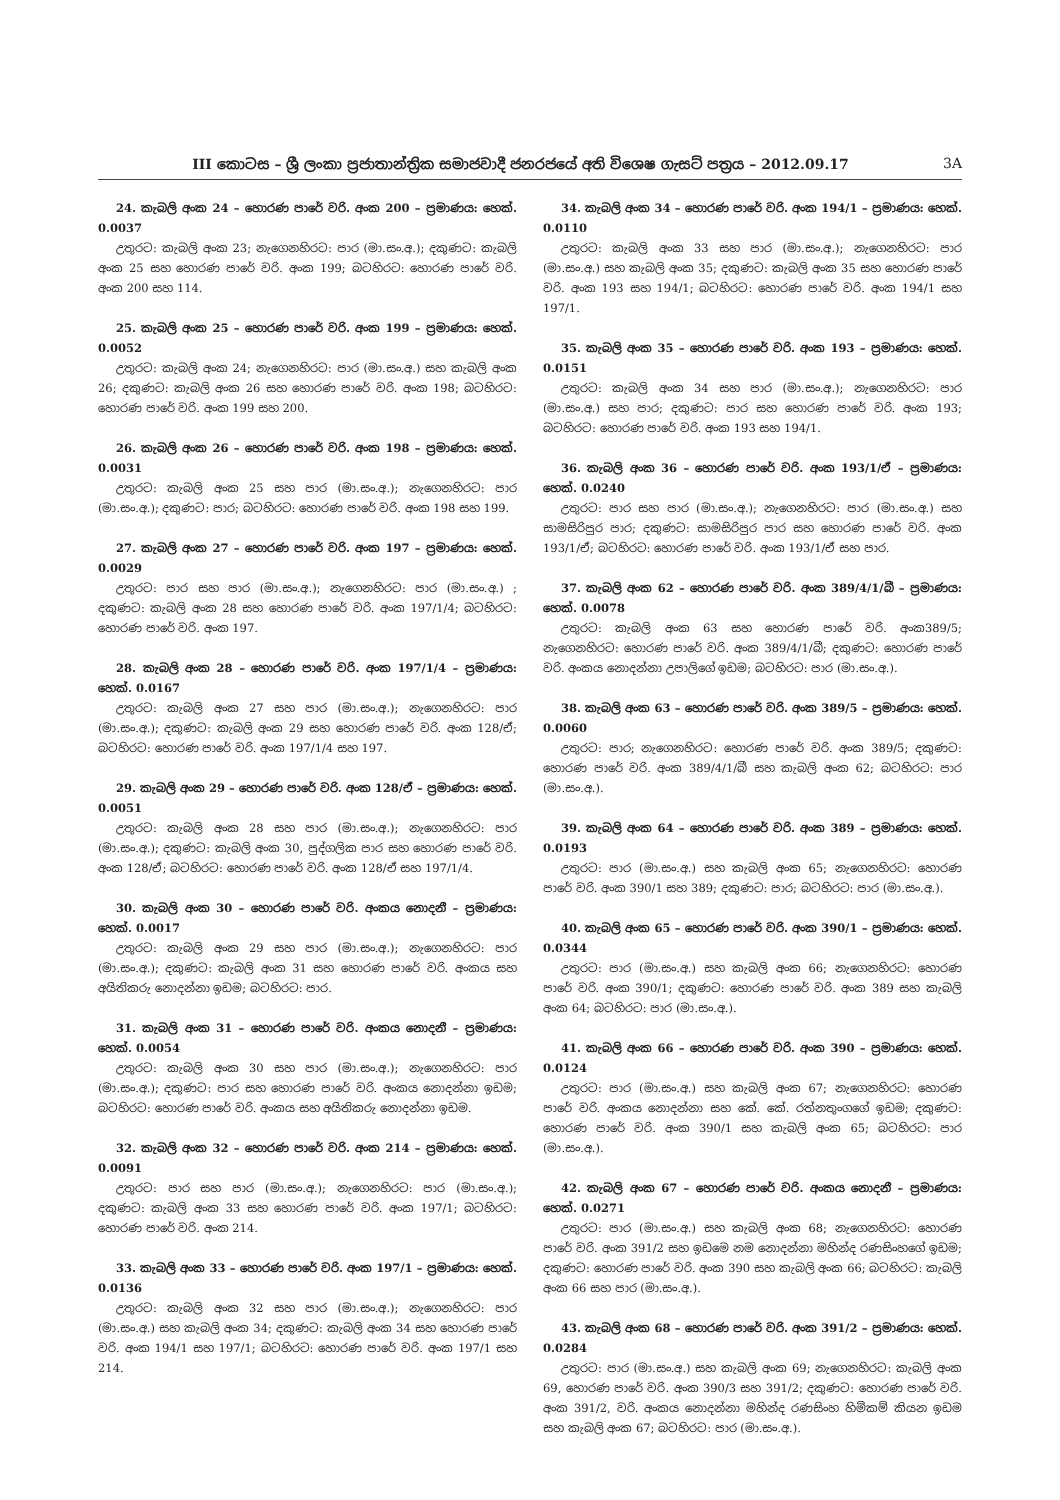III කොටස – ශ්‍රී ලංකා ප්‍රජාතාන්ත්‍රික සමාජවාදී ජනරජයේ අති විශෙෂ ගැසට් පත්‍රය – 2012.09.17 3A
24. කැබලි අංක 24 – හොරණ පාරේ වරි. අංක 200 – ප්‍රමාණය: හෙක්. 0.0037
උතුරට: කැබලි අංක 23; නැගෙනහිරට: පාර (මා.සං.අ.); දකුණට: කැබලි අංක 25 සහ හොරණ පාරේ වරි. අංක 199; බටහිරට: හොරණ පාරේ වරි. අංක 200 සහ 114.
25. කැබලි අංක 25 – හොරණ පාරේ වරි. අංක 199 – ප්‍රමාණය: හෙක්. 0.0052
උතුරට: කැබලි අංක 24; නැගෙනහිරට: පාර (මා.සං.අ.) සහ කැබලි අංක 26; දකුණට: කැබලි අංක 26 සහ හොරණ පාරේ වරි. අංක 198; බටහිරට: හොරණ පාරේ වරි. අංක 199 සහ 200.
26. කැබලි අංක 26 – හොරණ පාරේ වරි. අංක 198 – ප්‍රමාණය: හෙක්. 0.0031
උතුරට: කැබලි අංක 25 සහ පාර (මා.සං.අ.); නැගෙනහිරට: පාර (මා.සං.අ.); දකුණට: පාර; බටහිරට: හොරණ පාරේ වරි. අංක 198 සහ 199.
27. කැබලි අංක 27 – හොරණ පාරේ වරි. අංක 197 – ප්‍රමාණය: හෙක්. 0.0029
උතුරට: පාර සහ පාර (මා.සං.අ.); නැගෙනහිරට: පාර (මා.සං.අ.) ; දකුණට: කැබලි අංක 28 සහ හොරණ පාරේ වරි. අංක 197/1/4; බටහිරට: හොරණ පාරේ වරි. අංක 197.
28. කැබලි අංක 28 – හොරණ පාරේ වරි. අංක 197/1/4 – ප්‍රමාණය: හෙක්. 0.0167
උතුරට: කැබලි අංක 27 සහ පාර (මා.සං.අ.); නැගෙනහිරට: පාර (මා.සං.අ.); දකුණට: කැබලි අංක 29 සහ හොරණ පාරේ වරි. අංක 128/ඒ; බටහිරට: හොරණ පාරේ වරි. අංක 197/1/4 සහ 197.
29. කැබලි අංක 29 – හොරණ පාරේ වරි. අංක 128/ඒ – ප්‍රමාණය: හෙක්. 0.0051
උතුරට: කැබලි අංක 28 සහ පාර (මා.සං.අ.); නැගෙනහිරට: පාර (මා.සං.අ.); දකුණට: කැබලි අංක 30, පුද්ගලික පාර සහ හොරණ පාරේ වරි. අංක 128/ඒ; බටහිරට: හොරණ පාරේ වරි. අංක 128/ඒ සහ 197/1/4.
30. කැබලි අංක 30 – හොරණ පාරේ වරි. අංකය නොදනී – ප්‍රමාණය: හෙක්. 0.0017
උතුරට: කැබලි අංක 29 සහ පාර (මා.සං.අ.); නැගෙනහිරට: පාර (මා.සං.අ.); දකුණට: කැබලි අංක 31 සහ හොරණ පාරේ වරි. අංකය සහ අයිතිකරු නොදන්නා ඉඩම; බටහිරට: පාර.
31. කැබලි අංක 31 – හොරණ පාරේ වරි. අංකය නොදනී – ප්‍රමාණය: හෙක්. 0.0054
උතුරට: කැබලි අංක 30 සහ පාර (මා.සං.අ.); නැගෙනහිරට: පාර (මා.සං.අ.); දකුණට: පාර සහ හොරණ පාරේ වරි. අංකය නොදන්නා ඉඩම; බටහිරට: හොරණ පාරේ වරි. අංකය සහ අයිතිකරු නොදන්නා ඉඩම.
32. කැබලි අංක 32 – හොරණ පාරේ වරි. අංක 214 – ප්‍රමාණය: හෙක්. 0.0091
උතුරට: පාර සහ පාර (මා.සං.අ.); නැගෙනහිරට: පාර (මා.සං.අ.); දකුණට: කැබලි අංක 33 සහ හොරණ පාරේ වරි. අංක 197/1; බටහිරට: හොරණ පාරේ වරි. අංක 214.
33. කැබලි අංක 33 – හොරණ පාරේ වරි. අංක 197/1 – ප්‍රමාණය: හෙක්. 0.0136
උතුරට: කැබලි අංක 32 සහ පාර (මා.සං.අ.); නැගෙනහිරට: පාර (මා.සං.අ.) සහ කැබලි අංක 34; දකුණට: කැබලි අංක 34 සහ හොරණ පාරේ වරි. අංක 194/1 සහ 197/1; බටහිරට: හොරණ පාරේ වරි. අංක 197/1 සහ 214.
34. කැබලි අංක 34 – හොරණ පාරේ වරි. අංක 194/1 – ප්‍රමාණය: හෙක්. 0.0110
උතුරට: කැබලි අංක 33 සහ පාර (මා.සං.අ.); නැගෙනහිරට: පාර (මා.සං.අ.) සහ කැබලි අංක 35; දකුණට: කැබලි අංක 35 සහ හොරණ පාරේ වරි. අංක 193 සහ 194/1; බටහිරට: හොරණ පාරේ වරි. අංක 194/1 සහ 197/1.
35. කැබලි අංක 35 – හොරණ පාරේ වරි. අංක 193 – ප්‍රමාණය: හෙක්. 0.0151
උතුරට: කැබලි අංක 34 සහ පාර (මා.සං.අ.); නැගෙනහිරට: පාර (මා.සං.අ.) සහ පාර; දකුණට: පාර සහ හොරණ පාරේ වරි. අංක 193; බටහිරට: හොරණ පාරේ වරි. අංක 193 සහ 194/1.
36. කැබලි අංක 36 – හොරණ පාරේ වරි. අංක 193/1/ඒ – ප්‍රමාණය: හෙක්. 0.0240
උතුරට: පාර සහ පාර (මා.සං.අ.); නැගෙනහිරට: පාර (මා.සං.අ.) සහ සාමසිරිපුර පාර; දකුණට: සාමසිරිපුර පාර සහ හොරණ පාරේ වරි. අංක 193/1/ඒ; බටහිරට: හොරණ පාරේ වරි. අංක 193/1/ඒ සහ පාර.
37. කැබලි අංක 62 – හොරණ පාරේ වරි. අංක 389/4/1/බී – ප්‍රමාණය: හෙක්. 0.0078
උතුරට: කැබලි අංක 63 සහ හොරණ පාරේ වරි. අංක389/5; නැගෙනහිරට: හොරණ පාරේ වරි. අංක 389/4/1/බී; දකුණට: හොරණ පාරේ වරි. අංකය නොදන්නා උපාලිගේ ඉඩම; බටහිරට: පාර (මා.සං.අ.).
38. කැබලි අංක 63 – හොරණ පාරේ වරි. අංක 389/5 – ප්‍රමාණය: හෙක්. 0.0060
උතුරට: පාර; නැගෙනහිරට: හොරණ පාරේ වරි. අංක 389/5; දකුණට: හොරණ පාරේ වරි. අංක 389/4/1/බී සහ කැබලි අංක 62; බටහිරට: පාර (මා.සං.අ.).
39. කැබලි අංක 64 – හොරණ පාරේ වරි. අංක 389 – ප්‍රමාණය: හෙක්. 0.0193
උතුරට: පාර (මා.සං.අ.) සහ කැබලි අංක 65; නැගෙනහිරට: හොරණ පාරේ වරි. අංක 390/1 සහ 389; දකුණට: පාර; බටහිරට: පාර (මා.සං.අ.).
40. කැබලි අංක 65 – හොරණ පාරේ වරි. අංක 390/1 – ප්‍රමාණය: හෙක්. 0.0344
උතුරට: පාර (මා.සං.අ.) සහ කැබලි අංක 66; නැගෙනහිරට: හොරණ පාරේ වරි. අංක 390/1; දකුණට: හොරණ පාරේ වරි. අංක 389 සහ කැබලි අංක 64; බටහිරට: පාර (මා.සං.අ.).
41. කැබලි අංක 66 – හොරණ පාරේ වරි. අංක 390 – ප්‍රමාණය: හෙක්. 0.0124
උතුරට: පාර (මා.සං.අ.) සහ කැබලි අංක 67; නැගෙනහිරට: හොරණ පාරේ වරි. අංකය නොදන්නා සහ කේ. කේ. රත්නතුංගගේ ඉඩම; දකුණට: හොරණ පාරේ වරි. අංක 390/1 සහ කැබලි අංක 65; බටහිරට: පාර (මා.සං.අ.).
42. කැබලි අංක 67 – හොරණ පාරේ වරි. අංකය නොදනී – ප්‍රමාණය: හෙක්. 0.0271
උතුරට: පාර (මා.සං.අ.) සහ කැබලි අංක 68; නැගෙනහිරට: හොරණ පාරේ වරි. අංක 391/2 සහ ඉඩමෙ නම නොදන්නා මහින්ද රණසිංහගේ ඉඩම; දකුණට: හොරණ පාරේ වරි. අංක 390 සහ කැබලි අංක 66; බටහිරට: කැබලි අංක 66 සහ පාර (මා.සං.අ.).
43. කැබලි අංක 68 – හොරණ පාරේ වරි. අංක 391/2 – ප්‍රමාණය: හෙක්. 0.0284
උතුරට: පාර (මා.සං.අ.) සහ කැබලි අංක 69; නැගෙනහිරට: කැබලි අංක 69, හොරණ පාරේ වරි. අංක 390/3 සහ 391/2; දකුණට: හොරණ පාරේ වරි. අංක 391/2, වරි. අංකය නොදන්නා මහින්ද රණසිංහ හිමිකම් කියන ඉඩම සහ කැබලි අංක 67; බටහිරට: පාර (මා.සං.අ.).